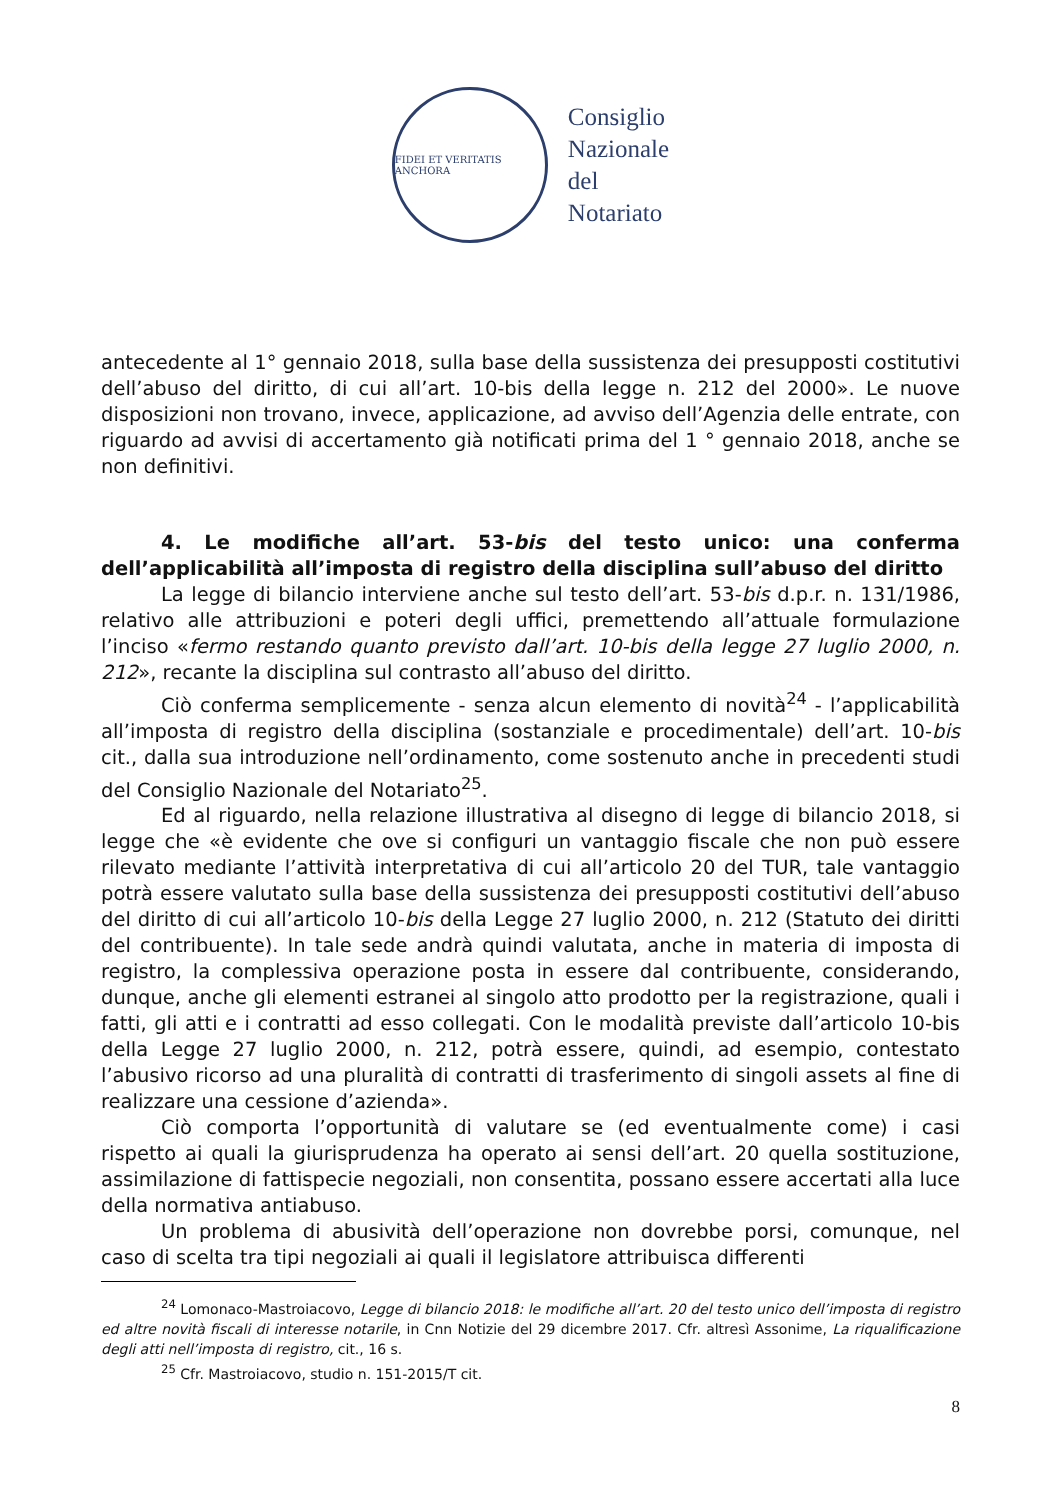FIDEI ET VERITATIS ANCHORA
Consiglio
Nazionale
del
Notariato
antecedente al 1° gennaio 2018, sulla base della sussistenza dei presupposti costitutivi dell’abuso del diritto, di cui all’art. 10-bis della legge n. 212 del 2000». Le nuove disposizioni non trovano, invece, applicazione, ad avviso dell’Agenzia delle entrate, con riguardo ad avvisi di accertamento già notificati prima del 1 ° gennaio 2018, anche se non definitivi.
4. Le modifiche all’art. 53-bis del testo unico: una conferma dell’applicabilità all’imposta di registro della disciplina sull’abuso del diritto
La legge di bilancio interviene anche sul testo dell’art. 53-bis d.p.r. n. 131/1986, relativo alle attribuzioni e poteri degli uffici, premettendo all’attuale formulazione l’inciso «fermo restando quanto previsto dall’art. 10-bis della legge 27 luglio 2000, n. 212», recante la disciplina sul contrasto all’abuso del diritto.
Ciò conferma semplicemente - senza alcun elemento di novità<sup>24</sup> - l’applicabilità all’imposta di registro della disciplina (sostanziale e procedimentale) dell’art. 10-bis cit., dalla sua introduzione nell’ordinamento, come sostenuto anche in precedenti studi del Consiglio Nazionale del Notariato<sup>25</sup>.
Ed al riguardo, nella relazione illustrativa al disegno di legge di bilancio 2018, si legge che «è evidente che ove si configuri un vantaggio fiscale che non può essere rilevato mediante l’attività interpretativa di cui all’articolo 20 del TUR, tale vantaggio potrà essere valutato sulla base della sussistenza dei presupposti costitutivi dell’abuso del diritto di cui all’articolo 10-bis della Legge 27 luglio 2000, n. 212 (Statuto dei diritti del contribuente). In tale sede andrà quindi valutata, anche in materia di imposta di registro, la complessiva operazione posta in essere dal contribuente, considerando, dunque, anche gli elementi estranei al singolo atto prodotto per la registrazione, quali i fatti, gli atti e i contratti ad esso collegati. Con le modalità previste dall’articolo 10-bis della Legge 27 luglio 2000, n. 212, potrà essere, quindi, ad esempio, contestato l’abusivo ricorso ad una pluralità di contratti di trasferimento di singoli assets al fine di realizzare una cessione d’azienda».
Ciò comporta l’opportunità di valutare se (ed eventualmente come) i casi rispetto ai quali la giurisprudenza ha operato ai sensi dell’art. 20 quella sostituzione, assimilazione di fattispecie negoziali, non consentita, possano essere accertati alla luce della normativa antiabuso.
Un problema di abusività dell’operazione non dovrebbe porsi, comunque, nel caso di scelta tra tipi negoziali ai quali il legislatore attribuisca differenti
<sup>24</sup> Lomonaco-Mastroiacovo, Legge di bilancio 2018: le modifiche all’art. 20 del testo unico dell’imposta di registro ed altre novità fiscali di interesse notarile, in Cnn Notizie del 29 dicembre 2017. Cfr. altresì Assonime, La riqualificazione degli atti nell’imposta di registro, cit., 16 s.
<sup>25</sup> Cfr. Mastroiacovo, studio n. 151-2015/T cit.
8